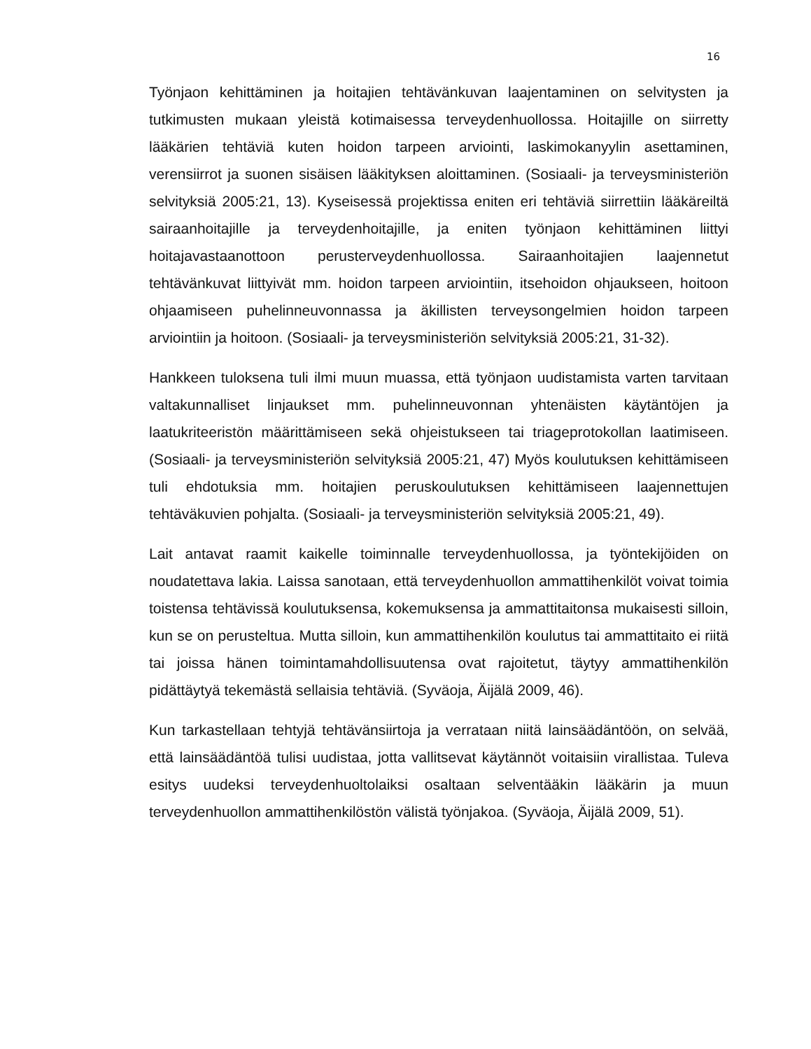16
Työnjaon kehittäminen ja hoitajien tehtävänkuvan laajentaminen on selvitysten ja tutkimusten mukaan yleistä kotimaisessa terveydenhuollossa. Hoitajille on siirretty lääkärien tehtäviä kuten hoidon tarpeen arviointi, laskimokanyylin asettaminen, verensiirrot ja suonen sisäisen lääkityksen aloittaminen. (Sosiaali- ja terveysministeriön selvityksiä 2005:21, 13). Kyseisessä projektissa eniten eri tehtäviä siirrettiin lääkäreiltä sairaanhoitajille ja terveydenhoitajille, ja eniten työnjaon kehittäminen liittyi hoitajavastaanottoon perusterveydenhuollossa. Sairaanhoitajien laajennetut tehtävänkuvat liittyivät mm. hoidon tarpeen arviointiin, itsehoidon ohjaukseen, hoitoon ohjaamiseen puhelinneuvonnassa ja äkillisten terveysongelmien hoidon tarpeen arviointiin ja hoitoon. (Sosiaali- ja terveysministeriön selvityksiä 2005:21, 31-32).
Hankkeen tuloksena tuli ilmi muun muassa, että työnjaon uudistamista varten tarvitaan valtakunnalliset linjaukset mm. puhelinneuvonnan yhtenäisten käytäntöjen ja laatukriteeristön määrittämiseen sekä ohjeistukseen tai triageprotokollan laatimiseen. (Sosiaali- ja terveysministeriön selvityksiä 2005:21, 47) Myös koulutuksen kehittämiseen tuli ehdotuksia mm. hoitajien peruskoulutuksen kehittämiseen laajennettujen tehtäväkuvien pohjalta. (Sosiaali- ja terveysministeriön selvityksiä 2005:21, 49).
Lait antavat raamit kaikelle toiminnalle terveydenhuollossa, ja työntekijöiden on noudatettava lakia. Laissa sanotaan, että terveydenhuollon ammattihenkilöt voivat toimia toistensa tehtävissä koulutuksensa, kokemuksensa ja ammattitaitonsa mukaisesti silloin, kun se on perusteltua. Mutta silloin, kun ammattihenkilön koulutus tai ammattitaito ei riitä tai joissa hänen toimintamahdollisuutensa ovat rajoitetut, täytyy ammattihenkilön pidättäytyä tekemästä sellaisia tehtäviä. (Syväoja, Äijälä 2009, 46).
Kun tarkastellaan tehtyjä tehtävänsiirtoja ja verrataan niitä lainsäädäntöön, on selvää, että lainsäädäntöä tulisi uudistaa, jotta vallitsevat käytännöt voitaisiin virallistaa. Tuleva esitys uudeksi terveydenhuoltolaiksi osaltaan selventääkin lääkärin ja muun terveydenhuollon ammattihenkilöstön välistä työnjakoa. (Syväoja, Äijälä 2009, 51).